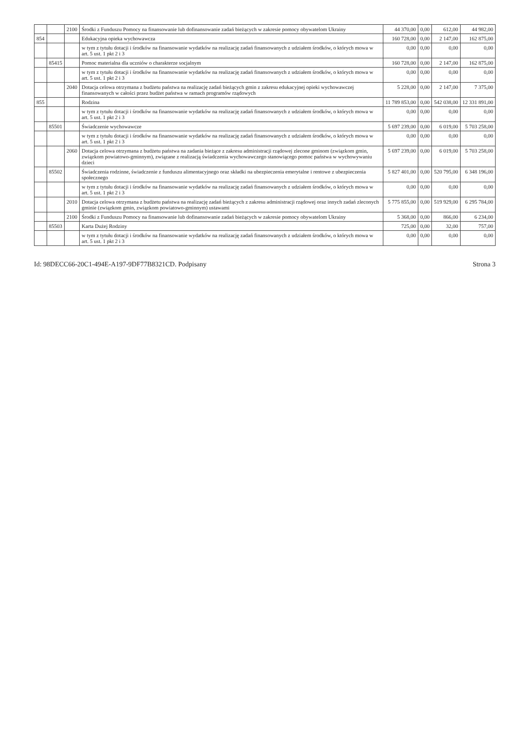| | | 2100 | Środki z Funduszu Pomocy na finansowanie lub dofinansowanie zadań bieżących w zakresie pomocy obywatelom Ukrainy | 44 370,00 | 0,00 | 612,00 | 44 982,00 |
| 854 | | | Edukacyjna opieka wychowawcza | 160 728,00 | 0,00 | 2 147,00 | 162 875,00 |
| | | | w tym z tytułu dotacji i środków na finansowanie wydatków na realizację zadań finansowanych z udziałem środków, o których mowa w art. 5 ust. 1 pkt 2 i 3 | 0,00 | 0,00 | 0,00 | 0,00 |
| | 85415 | | Pomoc materialna dla uczniów o charakterze socjalnym | 160 728,00 | 0,00 | 2 147,00 | 162 875,00 |
| | | | w tym z tytułu dotacji i środków na finansowanie wydatków na realizację zadań finansowanych z udziałem środków, o których mowa w art. 5 ust. 1 pkt 2 i 3 | 0,00 | 0,00 | 0,00 | 0,00 |
| | | 2040 | Dotacja celowa otrzymana z budżetu państwa na realizację zadań bieżących gmin z zakresu edukacyjnej opieki wychowawczej finansowanych w całości przez budżet państwa w ramach programów rządowych | 5 228,00 | 0,00 | 2 147,00 | 7 375,00 |
| 855 | | | Rodzina | 11 789 853,00 | 0,00 | 542 038,00 | 12 331 891,00 |
| | | | w tym z tytułu dotacji i środków na finansowanie wydatków na realizację zadań finansowanych z udziałem środków, o których mowa w art. 5 ust. 1 pkt 2 i 3 | 0,00 | 0,00 | 0,00 | 0,00 |
| | 85501 | | Świadczenie wychowawcze | 5 697 239,00 | 0,00 | 6 019,00 | 5 703 258,00 |
| | | | w tym z tytułu dotacji i środków na finansowanie wydatków na realizację zadań finansowanych z udziałem środków, o których mowa w art. 5 ust. 1 pkt 2 i 3 | 0,00 | 0,00 | 0,00 | 0,00 |
| | | 2060 | Dotacja celowa otrzymana z budżetu państwa na zadania bieżące z zakresu administracji rządowej zlecone gminom (związkom gmin, związkom powiatowo-gminnym), związane z realizacją świadczenia wychowawczego stanowiącego pomoc państwa w wychowywaniu dzieci | 5 697 239,00 | 0,00 | 6 019,00 | 5 703 258,00 |
| | 85502 | | Świadczenia rodzinne, świadczenie z funduszu alimentacyjnego oraz składki na ubezpieczenia emerytalne i rentowe z ubezpieczenia społecznego | 5 827 401,00 | 0,00 | 520 795,00 | 6 348 196,00 |
| | | | w tym z tytułu dotacji i środków na finansowanie wydatków na realizację zadań finansowanych z udziałem środków, o których mowa w art. 5 ust. 1 pkt 2 i 3 | 0,00 | 0,00 | 0,00 | 0,00 |
| | | 2010 | Dotacja celowa otrzymana z budżetu państwa na realizację zadań bieżących z zakresu administracji rządowej oraz innych zadań zleconych gminie (związkom gmin, związkom powiatowo-gminnym) ustawami | 5 775 855,00 | 0,00 | 519 929,00 | 6 295 784,00 |
| | | 2100 | Środki z Funduszu Pomocy na finansowanie lub dofinansowanie zadań bieżących w zakresie pomocy obywatelom Ukrainy | 5 368,00 | 0,00 | 866,00 | 6 234,00 |
| | 85503 | | Karta Dużej Rodziny | 725,00 | 0,00 | 32,00 | 757,00 |
| | | | w tym z tytułu dotacji i środków na finansowanie wydatków na realizację zadań finansowanych z udziałem środków, o których mowa w art. 5 ust. 1 pkt 2 i 3 | 0,00 | 0,00 | 0,00 | 0,00 |
Id: 98DECC66-20C1-494E-A197-9DF77B8321CD. Podpisany Strona 3